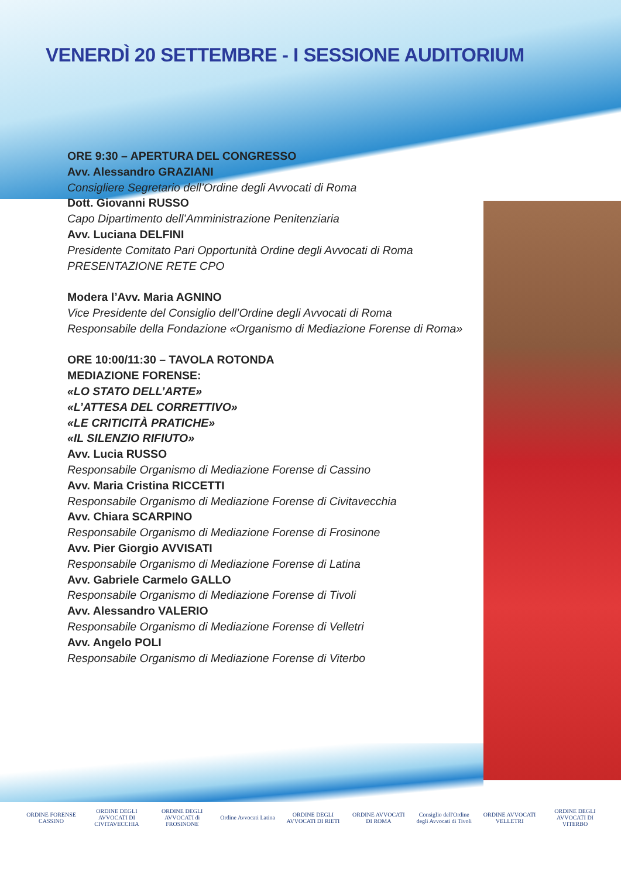VENERDÌ 20 SETTEMBRE - I SESSIONE AUDITORIUM
ORE 9:30 – APERTURA DEL CONGRESSO
Avv. Alessandro GRAZIANI
Consigliere Segretario dell’Ordine degli Avvocati di Roma
Dott. Giovanni RUSSO
Capo Dipartimento dell’Amministrazione Penitenziaria
Avv. Luciana DELFINI
Presidente Comitato Pari Opportunità Ordine degli Avvocati di Roma
PRESENTAZIONE RETE CPO
Modera l’Avv. Maria AGNINO
Vice Presidente del Consiglio dell’Ordine degli Avvocati di Roma
Responsabile della Fondazione «Organismo di Mediazione Forense di Roma»
ORE 10:00/11:30 – TAVOLA ROTONDA
MEDIAZIONE FORENSE:
«LO STATO DELL’ARTE»
«L’ATTESA DEL CORRETTIVO»
«LE CRITICITÀ PRATICHE»
«IL SILENZIO RIFIUTO»
Avv. Lucia RUSSO
Responsabile Organismo di Mediazione Forense di Cassino
Avv. Maria Cristina RICCETTI
Responsabile Organismo di Mediazione Forense di Civitavecchia
Avv. Chiara SCARPINO
Responsabile Organismo di Mediazione Forense di Frosinone
Avv. Pier Giorgio AVVISATI
Responsabile Organismo di Mediazione Forense di Latina
Avv. Gabriele Carmelo GALLO
Responsabile Organismo di Mediazione Forense di Tivoli
Avv. Alessandro VALERIO
Responsabile Organismo di Mediazione Forense di Velletri
Avv. Angelo POLI
Responsabile Organismo di Mediazione Forense di Viterbo
ORDINE FORENSE CASSINO
ORDINE DEGLI AVVOCATI DI CIVITAVECCHIA
ORDINE DEGLI AVVOCATI di FROSINONE
Ordine Avvocati Latina
ORDINE DEGLI AVVOCATI DI RIETI
ORDINE AVVOCATI DI ROMA
Consiglio dell'Ordine degli Avvocati di Tivoli
ORDINE AVVOCATI VELLETRI
ORDINE DEGLI AVVOCATI DI VITERBO